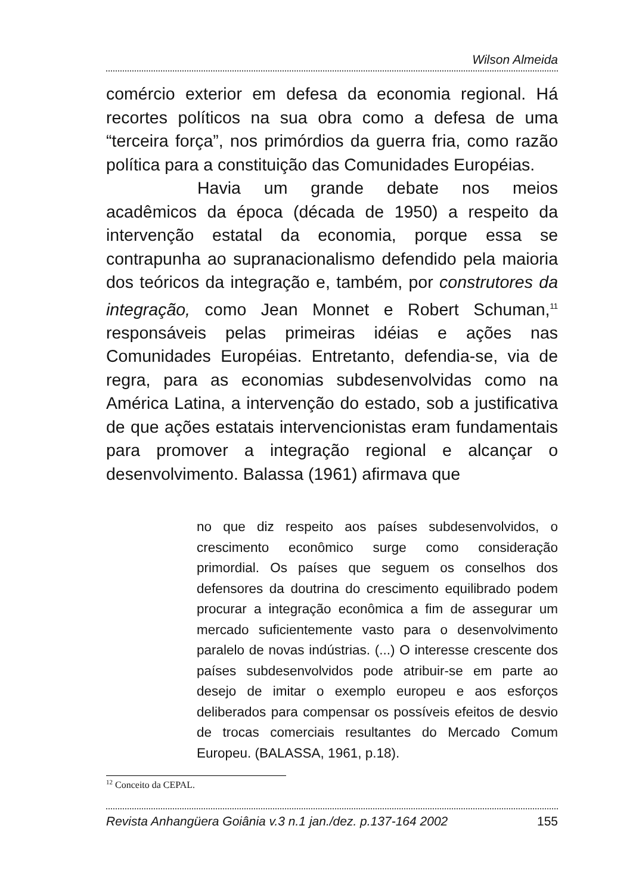Wilson Almeida
comércio exterior em defesa da economia regional. Há recortes políticos na sua obra como a defesa de uma “terceira força”, nos primórdios da guerra fria, como razão política para a constituição das Comunidades Européias.
Havia um grande debate nos meios acadêmicos da época (década de 1950) a respeito da intervenção estatal da economia, porque essa se contrapunha ao supranacionalismo defendido pela maioria dos teóricos da integração e, também, por construtores da integração, como Jean Monnet e Robert Schuman,<sup>11</sup> responsáveis pelas primeiras idéias e ações nas Comunidades Européias. Entretanto, defendia-se, via de regra, para as economias subdesenvolvidas como na América Latina, a intervenção do estado, sob a justificativa de que ações estatais intervencionistas eram fundamentais para promover a integração regional e alcançar o desenvolvimento. Balassa (1961) afirmava que
no que diz respeito aos países subdesenvolvidos, o crescimento econômico surge como consideração primordial. Os países que seguem os conselhos dos defensores da doutrina do crescimento equilibrado podem procurar a integração econômica a fim de assegurar um mercado suficientemente vasto para o desenvolvimento paralelo de novas indústrias. (...) O interesse crescente dos países subdesenvolvidos pode atribuir-se em parte ao desejo de imitar o exemplo europeu e aos esforços deliberados para compensar os possíveis efeitos de desvio de trocas comerciais resultantes do Mercado Comum Europeu. (BALASSA, 1961, p.18).
<sup>12</sup> Conceito da CEPAL.
Revista Anhangüera Goiânia v.3 n.1 jan./dez. p.137-164 2002 155